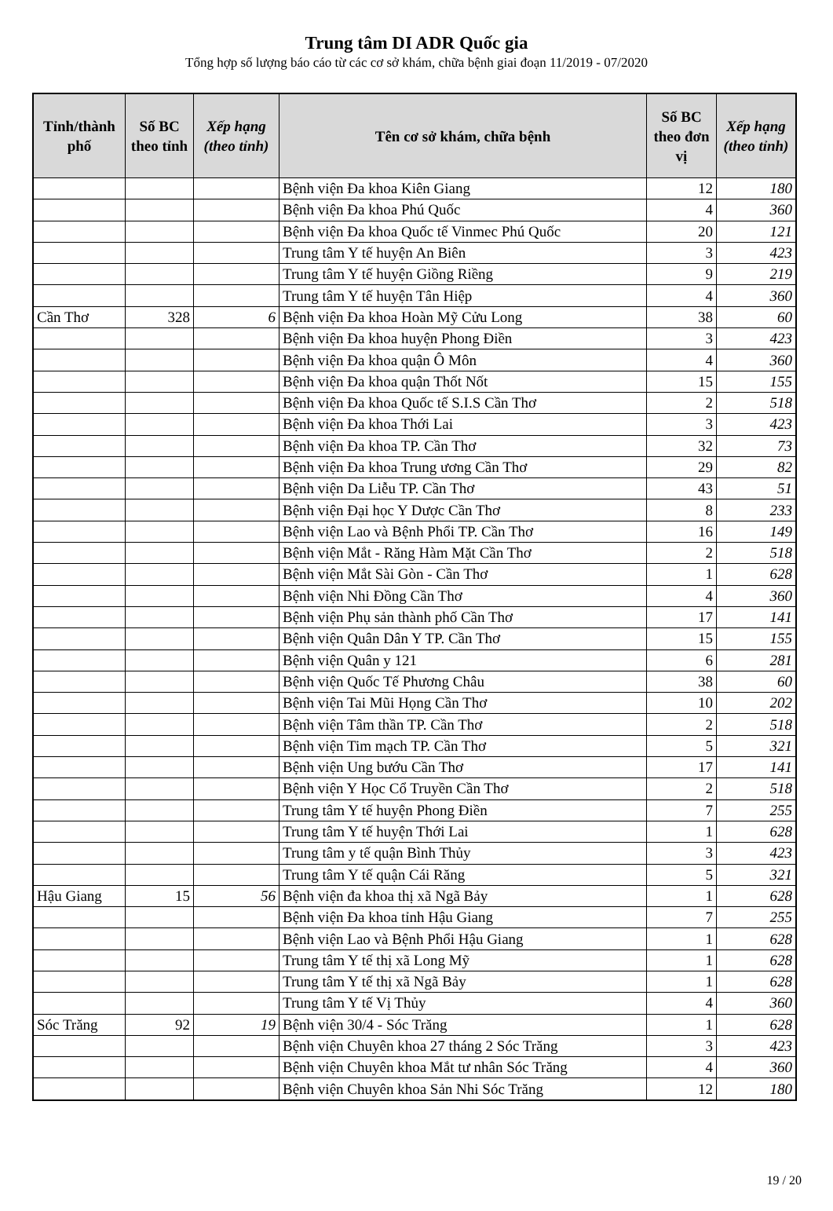Trung tâm DI ADR Quốc gia
Tổng hợp số lượng báo cáo từ các cơ sở khám, chữa bệnh giai đoạn 11/2019 - 07/2020
| Tỉnh/thành phố | Số BC theo tỉnh | Xếp hạng (theo tỉnh) | Tên cơ sở khám, chữa bệnh | Số BC theo đơn vị | Xếp hạng (theo tỉnh) |
| --- | --- | --- | --- | --- | --- |
| | | | Bệnh viện Đa khoa Kiên Giang | 12 | 180 |
| | | | Bệnh viện Đa khoa Phú Quốc | 4 | 360 |
| | | | Bệnh viện Đa khoa Quốc tế Vinmec Phú Quốc | 20 | 121 |
| | | | Trung tâm Y tế huyện An Biên | 3 | 423 |
| | | | Trung tâm Y tế huyện Giồng Riềng | 9 | 219 |
| | | | Trung tâm Y tế huyện Tân Hiệp | 4 | 360 |
| Cần Thơ | 328 | 6 | Bệnh viện Đa khoa Hoàn Mỹ Cửu Long | 38 | 60 |
| | | | Bệnh viện Đa khoa huyện Phong Điền | 3 | 423 |
| | | | Bệnh viện Đa khoa quận Ô Môn | 4 | 360 |
| | | | Bệnh viện Đa khoa quận Thốt Nốt | 15 | 155 |
| | | | Bệnh viện Đa khoa Quốc tế S.I.S Cần Thơ | 2 | 518 |
| | | | Bệnh viện Đa khoa Thới Lai | 3 | 423 |
| | | | Bệnh viện Đa khoa TP. Cần Thơ | 32 | 73 |
| | | | Bệnh viện Đa khoa Trung ương Cần Thơ | 29 | 82 |
| | | | Bệnh viện Da Liễu TP. Cần Thơ | 43 | 51 |
| | | | Bệnh viện Đại học Y Dược Cần Thơ | 8 | 233 |
| | | | Bệnh viện Lao và Bệnh Phổi TP. Cần Thơ | 16 | 149 |
| | | | Bệnh viện Mắt - Răng Hàm Mặt Cần Thơ | 2 | 518 |
| | | | Bệnh viện Mắt Sài Gòn - Cần Thơ | 1 | 628 |
| | | | Bệnh viện Nhi Đồng Cần Thơ | 4 | 360 |
| | | | Bệnh viện Phụ sản thành phố Cần Thơ | 17 | 141 |
| | | | Bệnh viện Quân Dân Y TP. Cần Thơ | 15 | 155 |
| | | | Bệnh viện Quân y 121 | 6 | 281 |
| | | | Bệnh viện Quốc Tế Phương Châu | 38 | 60 |
| | | | Bệnh viện Tai Mũi Họng Cần Thơ | 10 | 202 |
| | | | Bệnh viện Tâm thần TP. Cần Thơ | 2 | 518 |
| | | | Bệnh viện Tim mạch TP. Cần Thơ | 5 | 321 |
| | | | Bệnh viện Ung bướu Cần Thơ | 17 | 141 |
| | | | Bệnh viện Y Học Cổ Truyền Cần Thơ | 2 | 518 |
| | | | Trung tâm Y tế huyện Phong Điền | 7 | 255 |
| | | | Trung tâm Y tế huyện Thới Lai | 1 | 628 |
| | | | Trung tâm y tế quận Bình Thủy | 3 | 423 |
| | | | Trung tâm Y tế quận Cái Răng | 5 | 321 |
| Hậu Giang | 15 | 56 | Bệnh viện đa khoa thị xã Ngã Bảy | 1 | 628 |
| | | | Bệnh viện Đa khoa tỉnh Hậu Giang | 7 | 255 |
| | | | Bệnh viện Lao và Bệnh Phổi Hậu Giang | 1 | 628 |
| | | | Trung tâm Y tế thị xã Long Mỹ | 1 | 628 |
| | | | Trung tâm Y tế thị xã Ngã Bảy | 1 | 628 |
| | | | Trung tâm Y tế Vị Thủy | 4 | 360 |
| Sóc Trăng | 92 | 19 | Bệnh viện 30/4 - Sóc Trăng | 1 | 628 |
| | | | Bệnh viện Chuyên khoa 27 tháng 2 Sóc Trăng | 3 | 423 |
| | | | Bệnh viện Chuyên khoa Mắt tư nhân Sóc Trăng | 4 | 360 |
| | | | Bệnh viện Chuyên khoa Sản Nhi Sóc Trăng | 12 | 180 |
19 / 20